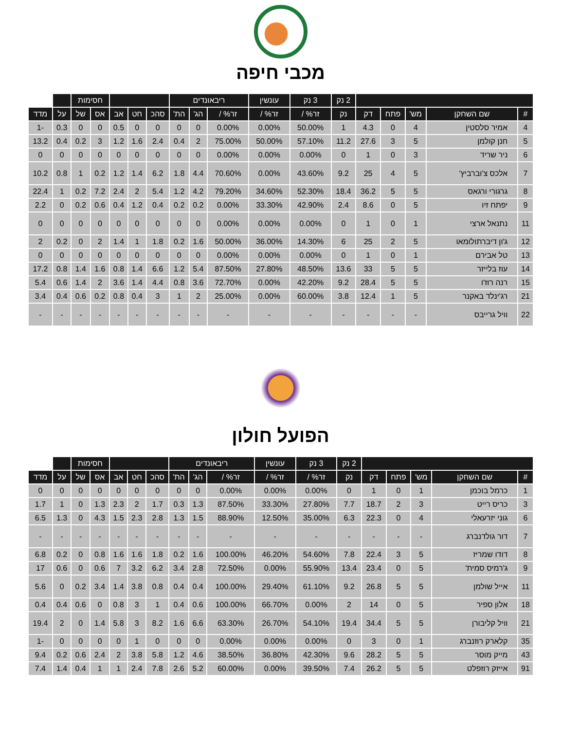מכבי חיפה
| | | | | | 2 נק | 3 נק | עונשין | ריבאונדים | | | | | | חסימות | | | |
| --- | --- | --- | --- | --- | --- | --- | --- | --- | --- | --- | --- | --- | --- | --- | --- | --- | --- |
| # | שם השחקן | מש' | פתח | דק | נק | זר% / | זר% / | זר% / | הג' | הת' | סהכ | חט | אב | אס | של | על | מדד |
| 4 | אמיר סלסטין | 4 | 0 | 4.3 | 1 | 50.00% | 0.00% | 0.00% | 0 | 0 | 0 | 0 | 0.5 | 0 | 0 | 0.3 | -1 |
| 5 | חנן קולמן | 5 | 3 | 27.6 | 11.2 | 57.10% | 50.00% | 75.00% | 2 | 0.4 | 2.4 | 1.6 | 1.2 | 3 | 0.2 | 0.4 | 13.2 |
| 6 | ניר שריד | 3 | 0 | 1 | 0 | 0.00% | 0.00% | 0.00% | 0 | 0 | 0 | 0 | 0 | 0 | 0 | 0 | 0 |
| 7 | אלכס צ'וברביץ' | 5 | 4 | 25 | 9.2 | 43.60% | 0.00% | 70.60% | 4.4 | 1.8 | 6.2 | 1.4 | 1.2 | 0.2 | 1 | 0.8 | 10.2 |
| 8 | גרגורי ורגאס | 5 | 5 | 36.2 | 18.4 | 52.30% | 34.60% | 79.20% | 4.2 | 1.2 | 5.4 | 2 | 2.4 | 7.2 | 0.2 | 1 | 22.4 |
| 9 | יפתח זיו | 5 | 0 | 8.6 | 2.4 | 42.90% | 33.30% | 0.00% | 0.2 | 0.2 | 0.4 | 1.2 | 0.4 | 0.6 | 0.2 | 0 | 2.2 |
| 11 | נתנאל ארצי | 1 | 0 | 1 | 0 | 0.00% | 0.00% | 0.00% | 0 | 0 | 0 | 0 | 0 | 0 | 0 | 0 | 0 |
| 12 | ג'ון דיברתולומאו | 5 | 2 | 25 | 6 | 14.30% | 36.00% | 50.00% | 1.6 | 0.2 | 1.8 | 1 | 1.4 | 2 | 0 | 0.2 | 2 |
| 13 | טל אבירם | 1 | 0 | 1 | 0 | 0.00% | 0.00% | 0.00% | 0 | 0 | 0 | 0 | 0 | 0 | 0 | 0 | 0 |
| 14 | עוז בלייזר | 5 | 5 | 33 | 13.6 | 48.50% | 27.80% | 87.50% | 5.4 | 1.2 | 6.6 | 1.4 | 0.8 | 1.6 | 1.4 | 0.8 | 17.2 |
| 15 | רנה רוז'ו | 5 | 5 | 28.4 | 9.2 | 42.20% | 0.00% | 72.70% | 3.6 | 0.8 | 4.4 | 1.4 | 3.6 | 2 | 1.4 | 0.6 | 5.4 |
| 21 | רג'ינלד באקנר | 5 | 1 | 12.4 | 3.8 | 60.00% | 0.00% | 25.00% | 2 | 1 | 3 | 0.4 | 0.8 | 0.2 | 0.6 | 0.4 | 3.4 |
| 22 | וויל גרייבס | - | - | - | - | - | - | - | - | - | - | - | - | - | - | - | - |
הפועל חולון
| | | | | | 2 נק | 3 נק | עונשין | ריבאונדים | | | | | | חסימות | | | |
| --- | --- | --- | --- | --- | --- | --- | --- | --- | --- | --- | --- | --- | --- | --- | --- | --- | --- |
| # | שם השחקן | מש' | פתח | דק | נק | זר% / | זר% / | זר% / | הג' | הת' | סהכ | חט | אב | אס | של | על | מדד |
| 1 | כרמל בוכמן | 1 | 0 | 1 | 0 | 0.00% | 0.00% | 0.00% | 0 | 0 | 0 | 0 | 0 | 0 | 0 | 0 | 0 |
| 3 | כריס רייט | 3 | 2 | 18.7 | 7.7 | 27.80% | 33.30% | 87.50% | 1.3 | 0.3 | 1.7 | 2 | 2.3 | 1.3 | 0 | 1 | 1.7 |
| 6 | גוני יזרעאלי | 4 | 0 | 22.3 | 6.3 | 35.00% | 12.50% | 88.90% | 1.5 | 1.3 | 2.8 | 2.3 | 1.5 | 4.3 | 0 | 1.3 | 6.5 |
| 7 | דור גולדנברג | - | - | - | - | - | - | - | - | - | - | - | - | - | - | - | - |
| 8 | דודו שמריז | 5 | 3 | 22.4 | 7.8 | 54.60% | 46.20% | 100.00% | 1.6 | 0.2 | 1.8 | 1.6 | 1.6 | 0.8 | 0 | 0.2 | 6.8 |
| 9 | ג'רמיס סמית' | 5 | 0 | 23.4 | 13.4 | 55.90% | 0.00% | 72.50% | 2.8 | 3.4 | 6.2 | 3.2 | 7 | 0.6 | 0 | 0.6 | 17 |
| 11 | אייל שולמן | 5 | 5 | 26.8 | 9.2 | 61.10% | 29.40% | 100.00% | 0.4 | 0.4 | 0.8 | 3.8 | 1.4 | 3.4 | 0.2 | 0 | 5.6 |
| 18 | אלון ספיר | 5 | 0 | 14 | 2 | 0.00% | 66.70% | 100.00% | 0.6 | 0.4 | 1 | 3 | 0.8 | 0 | 0.6 | 0.4 | 0.4 |
| 21 | וויל קליבורן | 5 | 5 | 34.4 | 19.4 | 54.10% | 26.70% | 63.30% | 6.6 | 1.6 | 8.2 | 3 | 5.8 | 1.4 | 0 | 2 | 19.4 |
| 35 | קלארק רוזנברג | 1 | 0 | 3 | 0 | 0.00% | 0.00% | 0.00% | 0 | 0 | 0 | 1 | 0 | 0 | 0 | 0 | -1 |
| 43 | מייק מוסר | 5 | 5 | 28.2 | 9.6 | 42.30% | 36.80% | 38.50% | 4.6 | 1.2 | 5.8 | 3.8 | 2 | 2.4 | 0.6 | 0.2 | 9.4 |
| 91 | אייזק רוזפלט | 5 | 5 | 26.2 | 7.4 | 39.50% | 0.00% | 60.00% | 5.2 | 2.6 | 7.8 | 2.4 | 1 | 1 | 0.4 | 1.4 | 7.4 |